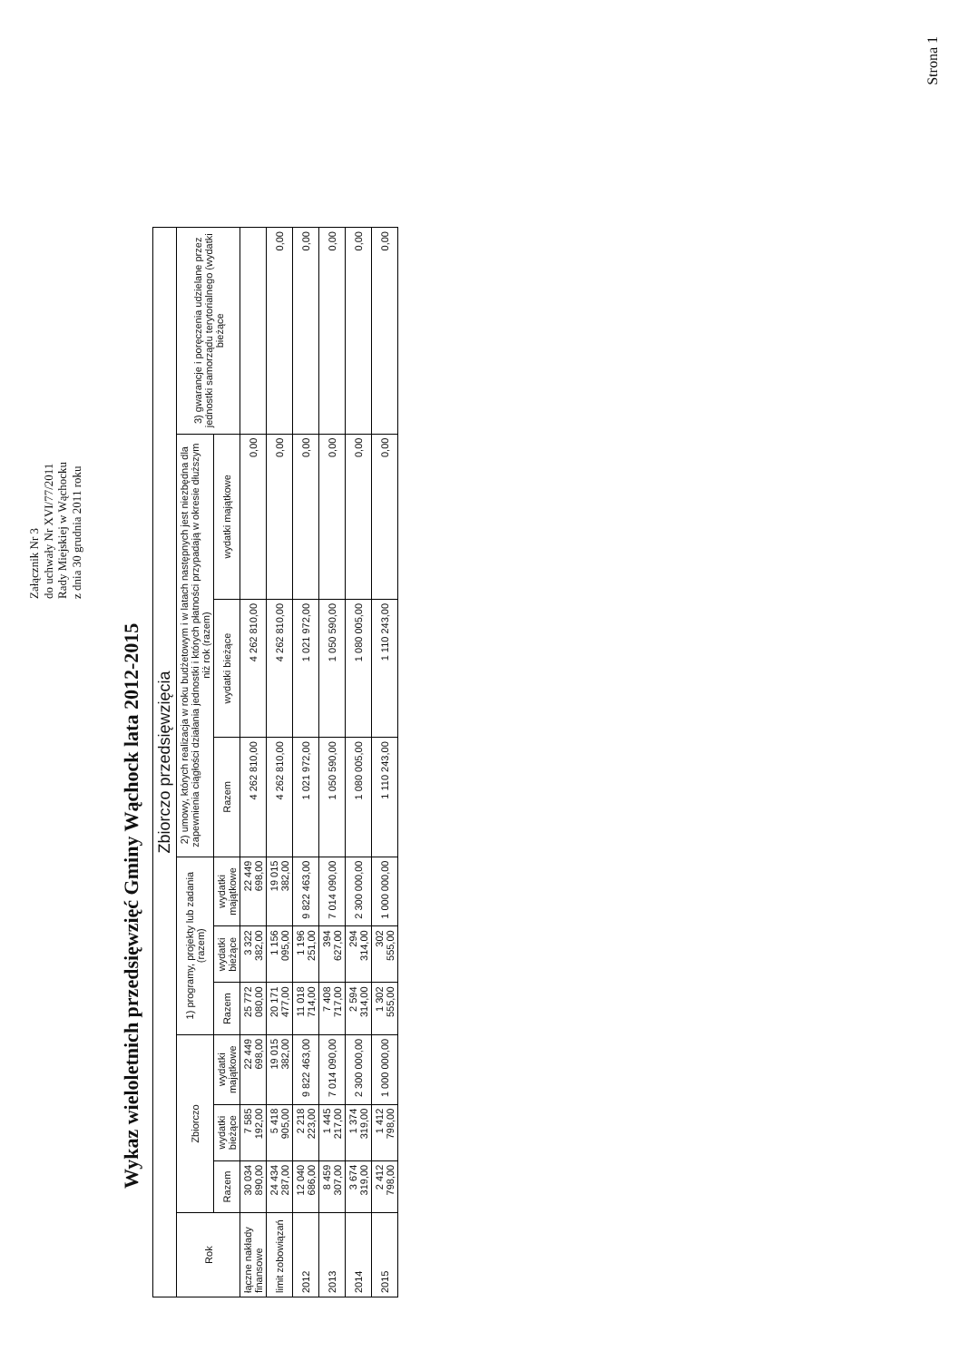Załącznik Nr 3
do uchwały Nr XVI/77/2011
Rady Miejskiej w Wąchocku
z dnia 30 grudnia 2011 roku
Wykaz wieloletnich przedsięwzięć Gminy Wąchock lata 2012-2015
| Zbiorczo przedsięwzięcia | | | | | | | | | | |
| --- | --- | --- | --- | --- | --- | --- | --- | --- | --- | --- |
| Rok | Zbiorczo | | | 1) programy, projekty lub zadania (razem) | | | 2) umowy, których realizacja w roku budżetowym i w latach następnych jest niezbędna dla zapewnienia ciągłości działania jednostki i których płatności przypadają w okresie dłuższym niż rok (razem) | | | 3) gwarancje i poręczenia udzielane przez jednostki samorządu terytorialnego (wydatki bieżące |
| | Razem | wydatki bieżące | wydatki majątkowe | Razem | wydatki bieżące | wydatki majątkowe | Razem | wydatki bieżące | wydatki majątkowe | |
| łączne nakłady finansowe | 30 034 890,00 | 7 585 192,00 | 22 449 698,00 | 25 772 080,00 | 3 322 382,00 | 22 449 698,00 | 4 262 810,00 | 4 262 810,00 | 0,00 | |
| limit zobowiązań | 24 434 287,00 | 5 418 905,00 | 19 015 382,00 | 20 171 477,00 | 1 156 095,00 | 19 015 382,00 | 4 262 810,00 | 4 262 810,00 | 0,00 | 0,00 |
| 2012 | 12 040 686,00 | 2 218 223,00 | 9 822 463,00 | 11 018 714,00 | 1 196 251,00 | 9 822 463,00 | 1 021 972,00 | 1 021 972,00 | 0,00 | 0,00 |
| 2013 | 8 459 307,00 | 1 445 217,00 | 7 014 090,00 | 7 408 717,00 | 394 627,00 | 7 014 090,00 | 1 050 590,00 | 1 050 590,00 | 0,00 | 0,00 |
| 2014 | 3 674 319,00 | 1 374 319,00 | 2 300 000,00 | 2 594 314,00 | 294 314,00 | 2 300 000,00 | 1 080 005,00 | 1 080 005,00 | 0,00 | 0,00 |
| 2015 | 2 412 798,00 | 1 412 798,00 | 1 000 000,00 | 1 302 555,00 | 302 555,00 | 1 000 000,00 | 1 110 243,00 | 1 110 243,00 | 0,00 | 0,00 |
Strona 1